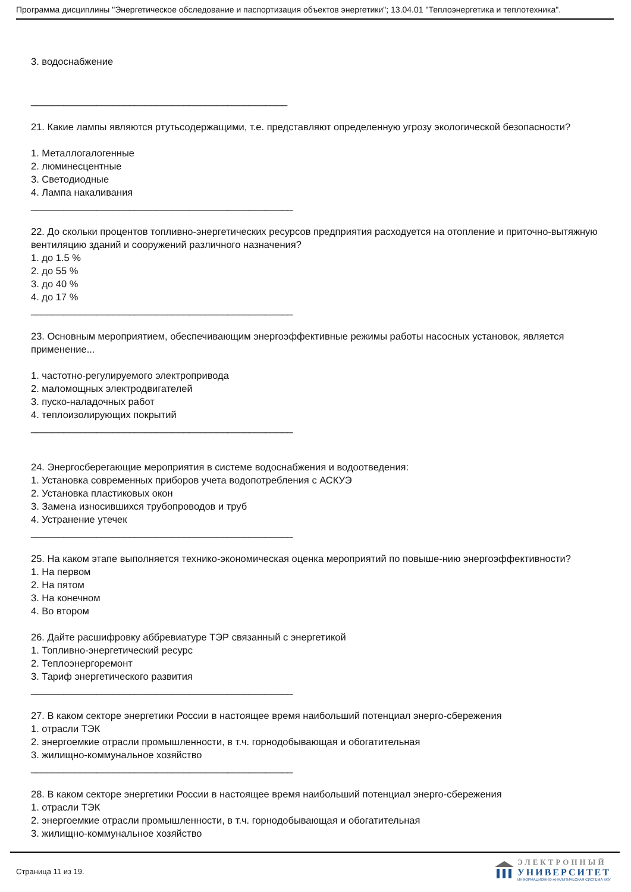Программа дисциплины "Энергетическое обследование и паспортизация объектов энергетики"; 13.04.01 "Теплоэнергетика и теплотехника".
3. водоснабжение
_______________________________________________
21. Какие лампы являются ртутьсодержащими, т.е. представляют определенную угрозу экологической безопасности?
1. Металлогалогенные
2. люминесцентные
3. Светодиодные
4. Лампа накаливания
________________________________________________
22. До скольки процентов топливно-энергетических ресурсов предприятия расходуется на отопление и приточно-вытяжную вентиляцию зданий и сооружений различного назначения?
1. до 1.5 %
2. до 55 %
3. до 40 %
4. до 17 %
________________________________________________
23. Основным мероприятием, обеспечивающим энергоэффективные режимы работы насосных установок, является применение...
1. частотно-регулируемого электропривода
2. маломощных электродвигателей
3. пуско-наладочных работ
4. теплоизолирующих покрытий
________________________________________________
24. Энергосберегающие мероприятия в системе водоснабжения и водоотведения:
1. Установка современных приборов учета водопотребления с АСКУЭ
2. Установка пластиковых окон
3. Замена износившихся трубопроводов и труб
4. Устранение утечек
________________________________________________
25. На каком этапе выполняется технико-экономическая оценка мероприятий по повыше-нию энергоэффективности?
1. На первом
2. На пятом
3. На конечном
4. Во втором
26. Дайте расшифровку аббревиатуре ТЭР связанный с энергетикой
1. Топливно-энергетический ресурс
2. Теплоэнергоремонт
3. Тариф энергетического развития
________________________________________________
27. В каком секторе энергетики России в настоящее время наибольший потенциал энерго-сбережения
1. отрасли ТЭК
2. энергоемкие отрасли промышленности, в т.ч. горнодобывающая и обогатительная
3. жилищно-коммунальное хозяйство
________________________________________________
28. В каком секторе энергетики России в настоящее время наибольший потенциал энерго-сбережения
1. отрасли ТЭК
2. энергоемкие отрасли промышленности, в т.ч. горнодобывающая и обогатительная
3. жилищно-коммунальное хозяйство
Страница 11 из 19.
ЭЛЕКТРОННЫЙ
УНИВЕРСИТЕТ
ИНФОРМАЦИОННО-АНАЛИТИЧЕСКАЯ СИСТЕМА КФУ